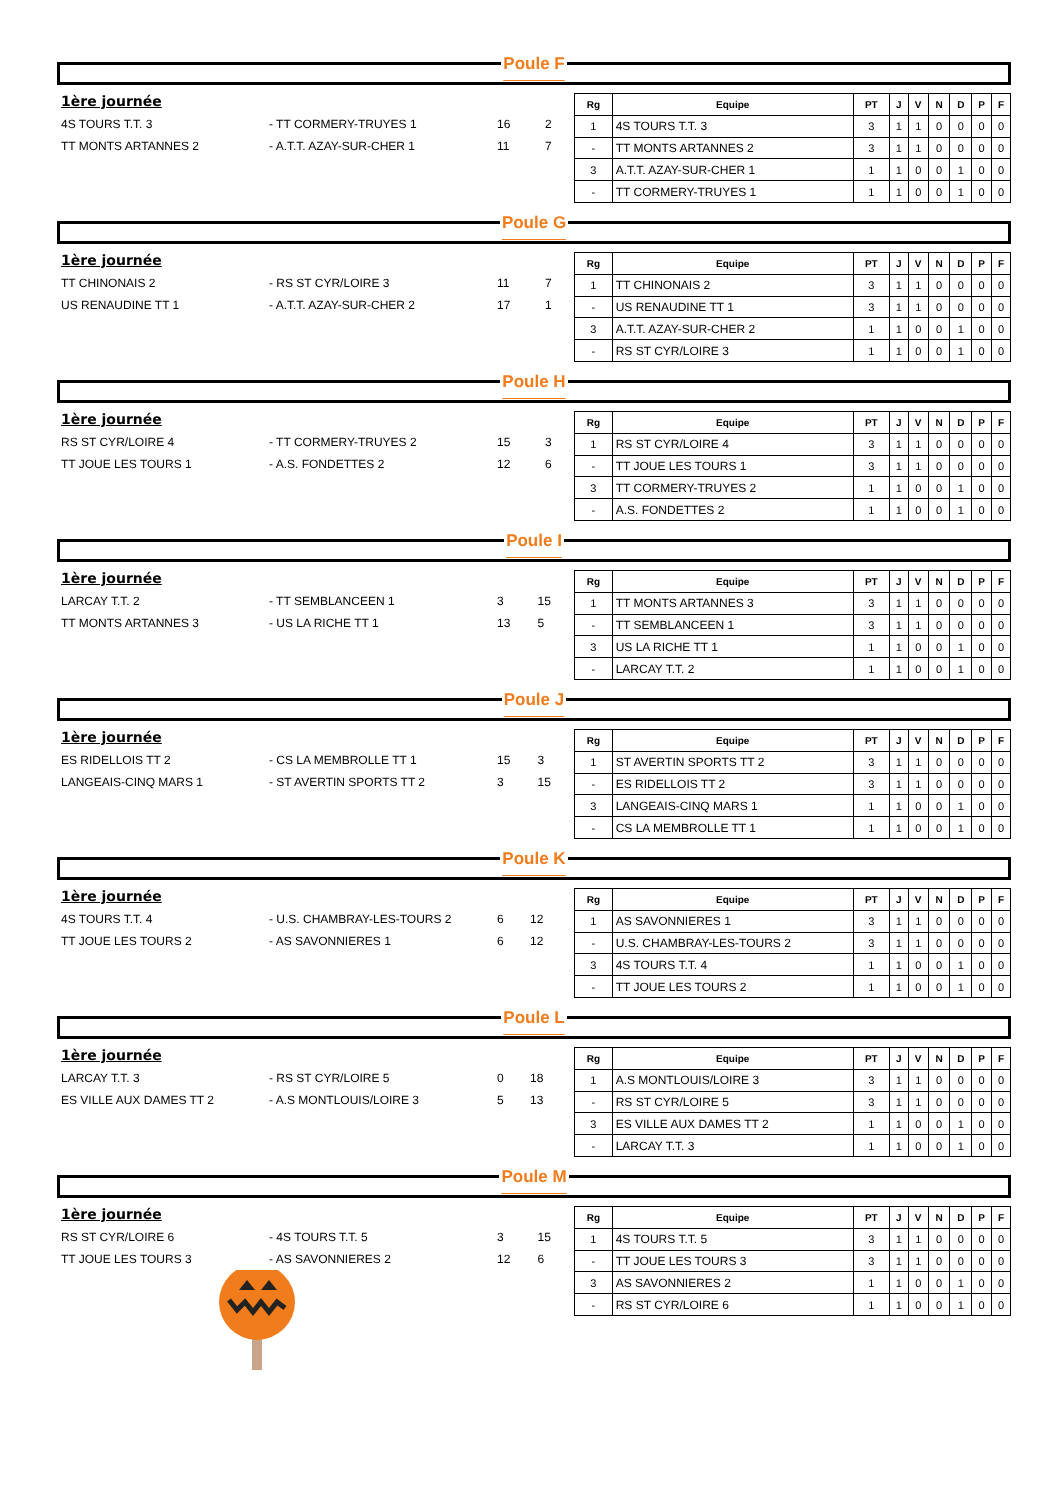Poule F
1ère journée
| 4S TOURS T.T. 3 | - TT CORMERY-TRUYES 1 | 16 | 2 |
| TT MONTS ARTANNES 2 | - A.T.T. AZAY-SUR-CHER 1 | 11 | 7 |
| Rg | Equipe | PT | J | V | N | D | P | F |
| --- | --- | --- | --- | --- | --- | --- | --- | --- |
| 1 | 4S TOURS T.T. 3 | 3 | 1 | 1 | 0 | 0 | 0 | 0 |
| - | TT MONTS ARTANNES 2 | 3 | 1 | 1 | 0 | 0 | 0 | 0 |
| 3 | A.T.T. AZAY-SUR-CHER 1 | 1 | 1 | 0 | 0 | 1 | 0 | 0 |
| - | TT CORMERY-TRUYES 1 | 1 | 1 | 0 | 0 | 1 | 0 | 0 |
Poule G
1ère journée
| TT CHINONAIS 2 | - RS ST CYR/LOIRE 3 | 11 | 7 |
| US RENAUDINE TT 1 | - A.T.T. AZAY-SUR-CHER 2 | 17 | 1 |
| Rg | Equipe | PT | J | V | N | D | P | F |
| --- | --- | --- | --- | --- | --- | --- | --- | --- |
| 1 | TT CHINONAIS 2 | 3 | 1 | 1 | 0 | 0 | 0 | 0 |
| - | US RENAUDINE TT 1 | 3 | 1 | 1 | 0 | 0 | 0 | 0 |
| 3 | A.T.T. AZAY-SUR-CHER 2 | 1 | 1 | 0 | 0 | 1 | 0 | 0 |
| - | RS ST CYR/LOIRE 3 | 1 | 1 | 0 | 0 | 1 | 0 | 0 |
Poule H
1ère journée
| RS ST CYR/LOIRE 4 | - TT CORMERY-TRUYES 2 | 15 | 3 |
| TT JOUE LES TOURS 1 | - A.S. FONDETTES 2 | 12 | 6 |
| Rg | Equipe | PT | J | V | N | D | P | F |
| --- | --- | --- | --- | --- | --- | --- | --- | --- |
| 1 | RS ST CYR/LOIRE 4 | 3 | 1 | 1 | 0 | 0 | 0 | 0 |
| - | TT JOUE LES TOURS 1 | 3 | 1 | 1 | 0 | 0 | 0 | 0 |
| 3 | TT CORMERY-TRUYES 2 | 1 | 1 | 0 | 0 | 1 | 0 | 0 |
| - | A.S. FONDETTES 2 | 1 | 1 | 0 | 0 | 1 | 0 | 0 |
Poule I
1ère journée
| LARCAY T.T. 2 | - TT SEMBLANCEEN 1 | 3 | 15 |
| TT MONTS ARTANNES 3 | - US LA RICHE TT 1 | 13 | 5 |
| Rg | Equipe | PT | J | V | N | D | P | F |
| --- | --- | --- | --- | --- | --- | --- | --- | --- |
| 1 | TT MONTS ARTANNES 3 | 3 | 1 | 1 | 0 | 0 | 0 | 0 |
| - | TT SEMBLANCEEN 1 | 3 | 1 | 1 | 0 | 0 | 0 | 0 |
| 3 | US LA RICHE TT 1 | 1 | 1 | 0 | 0 | 1 | 0 | 0 |
| - | LARCAY T.T. 2 | 1 | 1 | 0 | 0 | 1 | 0 | 0 |
Poule J
1ère journée
| ES RIDELLOIS TT 2 | - CS LA MEMBROLLE TT 1 | 15 | 3 |
| LANGEAIS-CINQ MARS 1 | - ST AVERTIN SPORTS TT 2 | 3 | 15 |
| Rg | Equipe | PT | J | V | N | D | P | F |
| --- | --- | --- | --- | --- | --- | --- | --- | --- |
| 1 | ST AVERTIN SPORTS TT 2 | 3 | 1 | 1 | 0 | 0 | 0 | 0 |
| - | ES RIDELLOIS TT 2 | 3 | 1 | 1 | 0 | 0 | 0 | 0 |
| 3 | LANGEAIS-CINQ MARS 1 | 1 | 1 | 0 | 0 | 1 | 0 | 0 |
| - | CS LA MEMBROLLE TT 1 | 1 | 1 | 0 | 0 | 1 | 0 | 0 |
Poule K
1ère journée
| 4S TOURS T.T. 4 | - U.S. CHAMBRAY-LES-TOURS 2 | 6 | 12 |
| TT JOUE LES TOURS 2 | - AS SAVONNIERES 1 | 6 | 12 |
| Rg | Equipe | PT | J | V | N | D | P | F |
| --- | --- | --- | --- | --- | --- | --- | --- | --- |
| 1 | AS SAVONNIERES 1 | 3 | 1 | 1 | 0 | 0 | 0 | 0 |
| - | U.S. CHAMBRAY-LES-TOURS 2 | 3 | 1 | 1 | 0 | 0 | 0 | 0 |
| 3 | 4S TOURS T.T. 4 | 1 | 1 | 0 | 0 | 1 | 0 | 0 |
| - | TT JOUE LES TOURS 2 | 1 | 1 | 0 | 0 | 1 | 0 | 0 |
Poule L
1ère journée
| LARCAY T.T. 3 | - RS ST CYR/LOIRE 5 | 0 | 18 |
| ES VILLE AUX DAMES TT 2 | - A.S MONTLOUIS/LOIRE 3 | 5 | 13 |
| Rg | Equipe | PT | J | V | N | D | P | F |
| --- | --- | --- | --- | --- | --- | --- | --- | --- |
| 1 | A.S MONTLOUIS/LOIRE 3 | 3 | 1 | 1 | 0 | 0 | 0 | 0 |
| - | RS ST CYR/LOIRE 5 | 3 | 1 | 1 | 0 | 0 | 0 | 0 |
| 3 | ES VILLE AUX DAMES TT 2 | 1 | 1 | 0 | 0 | 1 | 0 | 0 |
| - | LARCAY T.T. 3 | 1 | 1 | 0 | 0 | 1 | 0 | 0 |
Poule M
1ère journée
| RS ST CYR/LOIRE 6 | - 4S TOURS T.T. 5 | 3 | 15 |
| TT JOUE LES TOURS 3 | - AS SAVONNIERES 2 | 12 | 6 |
| Rg | Equipe | PT | J | V | N | D | P | F |
| --- | --- | --- | --- | --- | --- | --- | --- | --- |
| 1 | 4S TOURS T.T. 5 | 3 | 1 | 1 | 0 | 0 | 0 | 0 |
| - | TT JOUE LES TOURS 3 | 3 | 1 | 1 | 0 | 0 | 0 | 0 |
| 3 | AS SAVONNIERES 2 | 1 | 1 | 0 | 0 | 1 | 0 | 0 |
| - | RS ST CYR/LOIRE 6 | 1 | 1 | 0 | 0 | 1 | 0 | 0 |